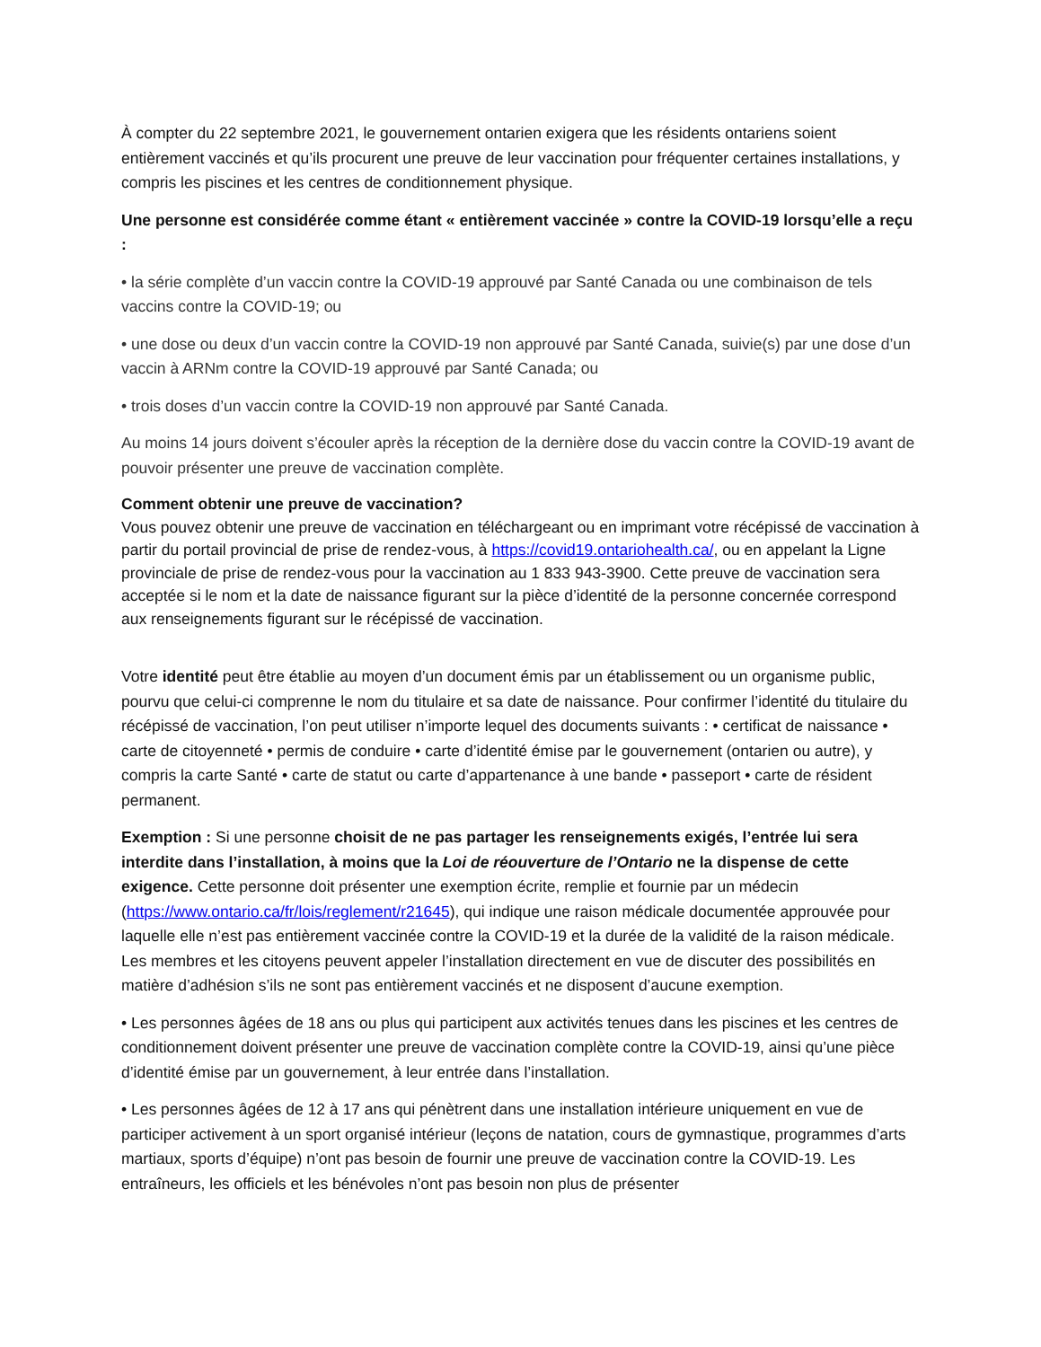À compter du 22 septembre 2021, le gouvernement ontarien exigera que les résidents ontariens soient entièrement vaccinés et qu’ils procurent une preuve de leur vaccination pour fréquenter certaines installations, y compris les piscines et les centres de conditionnement physique.
Une personne est considérée comme étant « entièrement vaccinée » contre la COVID-19 lorsqu’elle a reçu :
• la série complète d’un vaccin contre la COVID-19 approuvé par Santé Canada ou une combinaison de tels vaccins contre la COVID-19; ou
• une dose ou deux d’un vaccin contre la COVID-19 non approuvé par Santé Canada, suivie(s) par une dose d’un vaccin à ARNm contre la COVID-19 approuvé par Santé Canada; ou
• trois doses d’un vaccin contre la COVID-19 non approuvé par Santé Canada.
Au moins 14 jours doivent s’écouler après la réception de la dernière dose du vaccin contre la COVID-19 avant de pouvoir présenter une preuve de vaccination complète.
Comment obtenir une preuve de vaccination?
Vous pouvez obtenir une preuve de vaccination en téléchargeant ou en imprimant votre récépissé de vaccination à partir du portail provincial de prise de rendez-vous, à https://covid19.ontariohealth.ca/, ou en appelant la Ligne provinciale de prise de rendez-vous pour la vaccination au 1 833 943-3900. Cette preuve de vaccination sera acceptée si le nom et la date de naissance figurant sur la pièce d’identité de la personne concernée correspond aux renseignements figurant sur le récépissé de vaccination.
Votre identité peut être établie au moyen d’un document émis par un établissement ou un organisme public, pourvu que celui-ci comprenne le nom du titulaire et sa date de naissance. Pour confirmer l’identité du titulaire du récépissé de vaccination, l’on peut utiliser n’importe lequel des documents suivants : • certificat de naissance • carte de citoyenneté • permis de conduire • carte d’identité émise par le gouvernement (ontarien ou autre), y compris la carte Santé • carte de statut ou carte d’appartenance à une bande • passeport • carte de résident permanent.
Exemption : Si une personne choisit de ne pas partager les renseignements exigés, l’entrée lui sera interdite dans l’installation, à moins que la Loi de réouverture de l’Ontario ne la dispense de cette exigence. Cette personne doit présenter une exemption écrite, remplie et fournie par un médecin (https://www.ontario.ca/fr/lois/reglement/r21645), qui indique une raison médicale documentée approuvée pour laquelle elle n’est pas entièrement vaccinée contre la COVID-19 et la durée de la validité de la raison médicale. Les membres et les citoyens peuvent appeler l’installation directement en vue de discuter des possibilités en matière d’adhésion s’ils ne sont pas entièrement vaccinés et ne disposent d’aucune exemption.
• Les personnes âgées de 18 ans ou plus qui participent aux activités tenues dans les piscines et les centres de conditionnement doivent présenter une preuve de vaccination complète contre la COVID-19, ainsi qu’une pièce d’identité émise par un gouvernement, à leur entrée dans l’installation.
• Les personnes âgées de 12 à 17 ans qui pénètrent dans une installation intérieure uniquement en vue de participer activement à un sport organisé intérieur (leçons de natation, cours de gymnastique, programmes d’arts martiaux, sports d’équipe) n’ont pas besoin de fournir une preuve de vaccination contre la COVID-19. Les entraîneurs, les officiels et les bénévoles n’ont pas besoin non plus de présenter